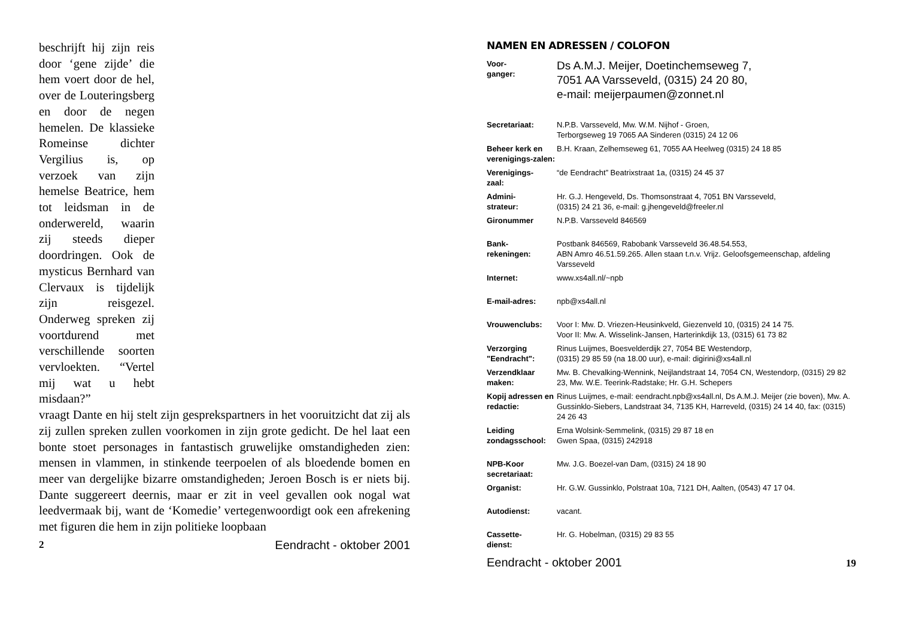beschrijft hij zijn reis door ‘gene zijde’ die hem voert door de hel, over de Louteringsberg en door de negen hemelen. De klassieke Romeinse dichter Vergilius is, op verzoek van zijn hemelse Beatrice, hem tot leidsman in de onderwereld, waarin zij steeds dieper doordringen. Ook de mysticus Bernhard van Clervaux is tijdelijk zijn reisgezel. Onderweg spreken zij voortdurend met verschillende soorten vervloekten. “Vertel mij wat u hebt misdaan?”
vraagt Dante en hij stelt zijn gesprekspartners in het vooruitzicht dat zij als zij zullen spreken zullen voorkomen in zijn grote gedicht. De hel laat een bonte stoet personages in fantastisch gruwelijke omstandigheden zien: mensen in vlammen, in stinkende teerpoelen of als bloedende bomen en meer van dergelijke bizarre omstandigheden; Jeroen Bosch is er niets bij. Dante suggereert deernis, maar er zit in veel gevallen ook nogal wat leedvermaak bij, want de ‘Komedie’ vertegenwoordigt ook een afrekening met figuren die hem in zijn politieke loopbaan
2 Eendracht - oktober 2001
NAMEN EN ADRESSEN / COLOFON
| Voor- ganger: | Ds A.M.J. Meijer, Doetinchemseweg 7, 7051 AA Varsseveld, (0315) 24 20 80, e-mail: meijerpaumen@zonnet.nl |
| Secretariaat: | N.P.B. Varsseveld, Mw. W.M. Nijhof - Groen, Terborgseweg 19 7065 AA Sinderen (0315) 24 12 06 |
| Beheer kerk en verenigings-zalen: | B.H. Kraan, Zelhemseweg 61, 7055 AA Heelweg (0315) 24 18 85 |
| Verenigings- zaal: | “de Eendracht” Beatrixstraat 1a, (0315) 24 45 37 |
| Admini- strateur: | Hr. G.J. Hengeveld, Ds. Thomsonstraat 4, 7051 BN Varsseveld, (0315) 24 21 36, e-mail: g.jhengeveld@freeler.nl |
| Gironummer | N.P.B. Varsseveld 846569 |
| Bank- rekeningen: | Postbank 846569, Rabobank Varsseveld 36.48.54.553, ABN Amro 46.51.59.265. Allen staan t.n.v. Vrijz. Geloofsgemeenschap, afdeling Varsseveld |
| Internet: | www.xs4all.nl/~npb |
| E-mail-adres: | npb@xs4all.nl |
| Vrouwenclubs: | Voor I: Mw. D. Vriezen-Heusinkveld, Giezenveld 10, (0315) 24 14 75. Voor II: Mw. A. Wisselink-Jansen, Harterinkdijk 13, (0315) 61 73 82 |
| Verzorging "Eendracht": | Rinus Luijmes, Boesvelderdijk 27, 7054 BE Westendorp, (0315) 29 85 59 (na 18.00 uur), e-mail: digirini@xs4all.nl |
| Verzendklaar maken: | Mw. B. Chevalking-Wennink, Neijlandstraat 14, 7054 CN, Westendorp, (0315) 29 82 23, Mw. W.E. Teerink-Radstake; Hr. G.H. Schepers |
| Kopij adressen en redactie: | Rinus Luijmes, e-mail: eendracht.npb@xs4all.nl, Ds A.M.J. Meijer (zie boven), Mw. A. Gussinklo-Siebers, Landstraat 34, 7135 KH, Harreveld, (0315) 24 14 40, fax: (0315) 24 26 43 |
| Leiding zondagsschool: | Erna Wolsink-Semmelink, (0315) 29 87 18 en Gwen Spaa, (0315) 242918 |
| NPB-Koor secretariaat: | Mw. J.G. Boezel-van Dam, (0315) 24 18 90 |
| Organist: | Hr. G.W. Gussinklo, Polstraat 10a, 7121 DH, Aalten, (0543) 47 17 04. |
| Autodienst: | vacant. |
| Cassette- dienst: | Hr. G. Hobelman, (0315) 29 83 55 |
Eendracht - oktober 2001 19